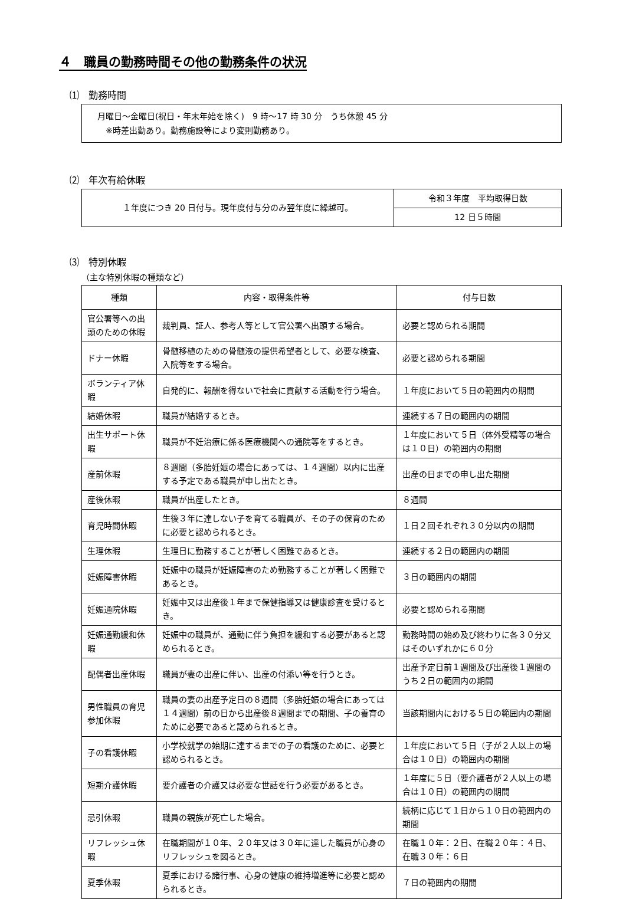４　職員の勤務時間その他の勤務条件の状況
⑴　勤務時間
月曜日～金曜日(祝日・年末年始を除く)　9 時～17 時 30 分　うち休憩 45 分
　※時差出勤あり。勤務施設等により変則勤務あり。
⑵　年次有給休暇
| １年度につき 20 日付与。現年度付与分のみ翌年度に繰越可。 | 令和３年度 平均取得日数 |
| | 12 日５時間 |
⑶　特別休暇
（主な特別休暇の種類など）
| 種類 | 内容・取得条件等 | 付与日数 |
| --- | --- | --- |
| 官公署等への出頭のための休暇 | 裁判員、証人、参考人等として官公署へ出頭する場合。 | 必要と認められる期間 |
| ドナー休暇 | 骨髄移植のための骨髄液の提供希望者として、必要な検査、入院等をする場合。 | 必要と認められる期間 |
| ボランティア休暇 | 自発的に、報酬を得ないで社会に貢献する活動を行う場合。 | １年度において５日の範囲内の期間 |
| 結婚休暇 | 職員が結婚するとき。 | 連続する７日の範囲内の期間 |
| 出生サポート休暇 | 職員が不妊治療に係る医療機関への通院等をするとき。 | １年度において５日（体外受精等の場合は１０日）の範囲内の期間 |
| 産前休暇 | ８週間（多胎妊娠の場合にあっては、１４週間）以内に出産する予定である職員が申し出たとき。 | 出産の日までの申し出た期間 |
| 産後休暇 | 職員が出産したとき。 | ８週間 |
| 育児時間休暇 | 生後３年に達しない子を育てる職員が、その子の保育のために必要と認められるとき。 | １日２回それぞれ３０分以内の期間 |
| 生理休暇 | 生理日に勤務することが著しく困難であるとき。 | 連続する２日の範囲内の期間 |
| 妊娠障害休暇 | 妊娠中の職員が妊娠障害のため勤務することが著しく困難であるとき。 | ３日の範囲内の期間 |
| 妊娠通院休暇 | 妊娠中又は出産後１年まで保健指導又は健康診査を受けるとき。 | 必要と認められる期間 |
| 妊娠通勤緩和休暇 | 妊娠中の職員が、通勤に伴う負担を緩和する必要があると認められるとき。 | 勤務時間の始め及び終わりに各３０分又はそのいずれかに６０分 |
| 配偶者出産休暇 | 職員が妻の出産に伴い、出産の付添い等を行うとき。 | 出産予定日前１週間及び出産後１週間のうち２日の範囲内の期間 |
| 男性職員の育児参加休暇 | 職員の妻の出産予定日の８週間（多胎妊娠の場合にあっては１４週間）前の日から出産後８週間までの期間、子の養育のために必要であると認められるとき。 | 当該期間内における５日の範囲内の期間 |
| 子の看護休暇 | 小学校就学の始期に達するまでの子の看護のために、必要と認められるとき。 | １年度において５日（子が２人以上の場合は１０日）の範囲内の期間 |
| 短期介護休暇 | 要介護者の介護又は必要な世話を行う必要があるとき。 | １年度に５日（要介護者が２人以上の場合は１０日）の範囲内の期間 |
| 忌引休暇 | 職員の親族が死亡した場合。 | 続柄に応じて１日から１０日の範囲内の期間 |
| リフレッシュ休暇 | 在職期間が１０年、２０年又は３０年に達した職員が心身のリフレッシュを図るとき。 | 在職１０年：２日、在職２０年：４日、在職３０年：６日 |
| 夏季休暇 | 夏季における諸行事、心身の健康の維持増進等に必要と認められるとき。 | ７日の範囲内の期間 |